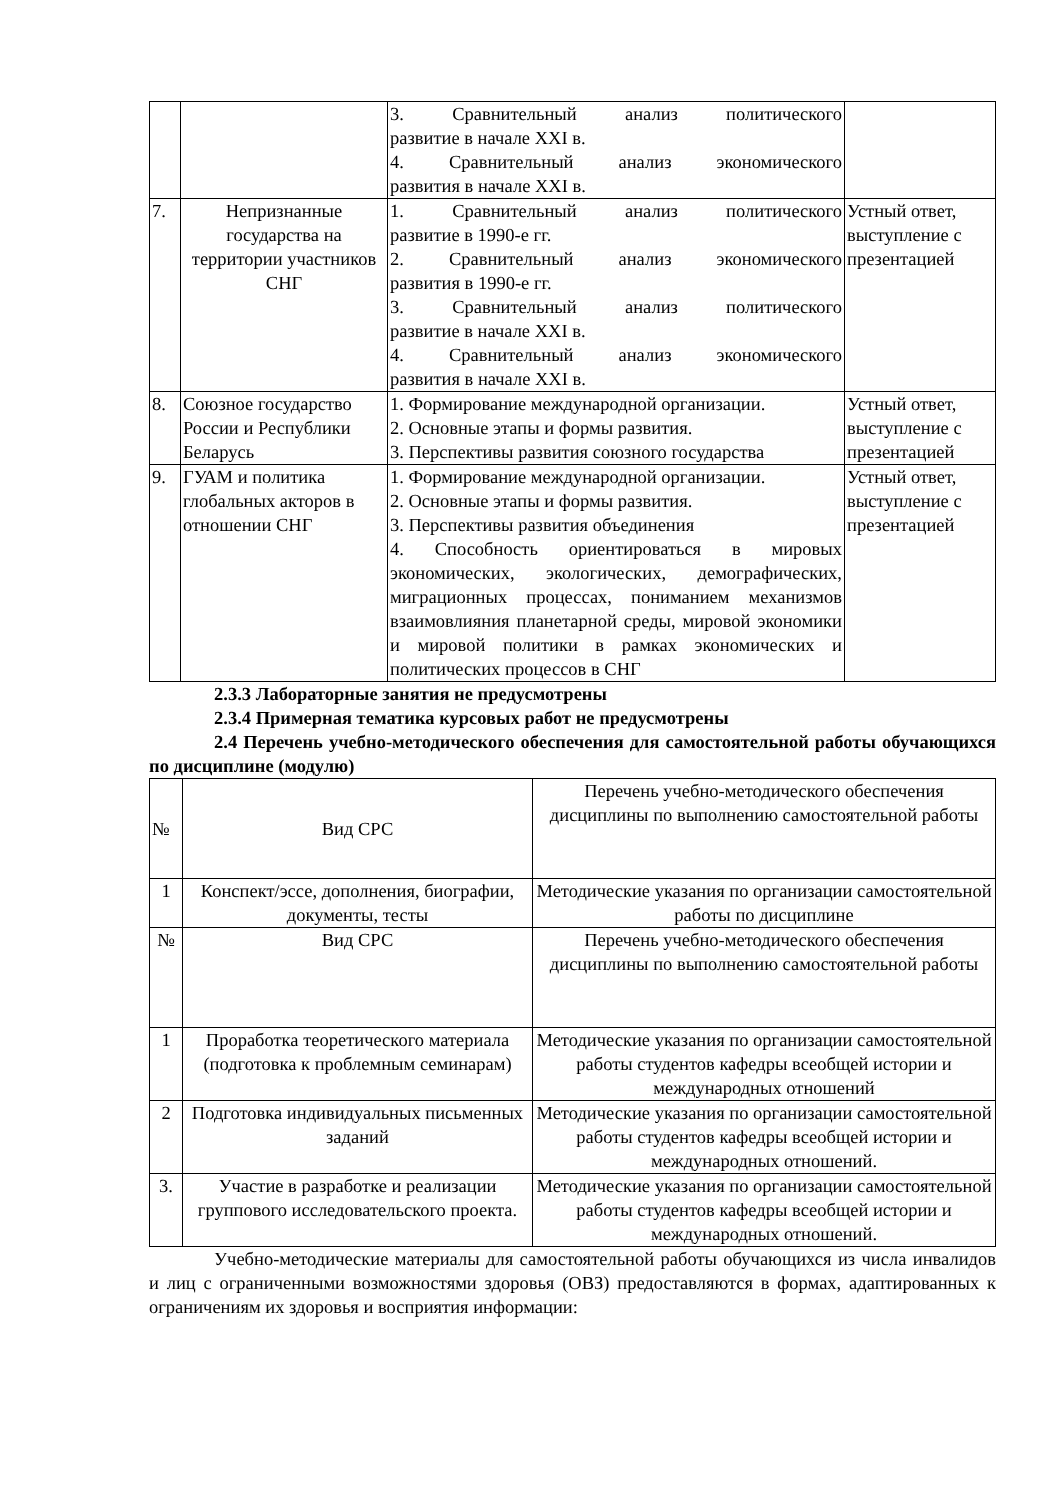| | | 3. Сравнительный анализ политического развитие в начале XXI в. 4. Сравнительный анализ экономического развития в начале XXI в. | |
| 7. | Непризнанные государства на территории участников СНГ | 1. Сравнительный анализ политического развитие в 1990-е гг. 2. Сравнительный анализ экономического развития в 1990-е гг. 3. Сравнительный анализ политического развитие в начале XXI в. 4. Сравнительный анализ экономического развития в начале XXI в. | Устный ответ, выступление с презентацией |
| 8. | Союзное государство России и Республики Беларусь | 1. Формирование международной организации. 2. Основные этапы и формы развития. 3. Перспективы развития союзного государства | Устный ответ, выступление с презентацией |
| 9. | ГУАМ и политика глобальных акторов в отношении СНГ | 1. Формирование международной организации. 2. Основные этапы и формы развития. 3. Перспективы развития объединения 4. Способность ориентироваться в мировых экономических, экологических, демографических, миграционных процессах, пониманием механизмов взаимовлияния планетарной среды, мировой экономики и мировой политики в рамках экономических и политических процессов в СНГ | Устный ответ, выступление с презентацией |
2.3.3 Лабораторные занятия не предусмотрены
2.3.4 Примерная тематика курсовых работ не предусмотрены
2.4 Перечень учебно-методического обеспечения для самостоятельной работы обучающихся по дисциплине (модулю)
| № | Вид СРС | Перечень учебно-методического обеспечения дисциплины по выполнению самостоятельной работы |
| 1 | Конспект/эссе, дополнения, биографии, документы, тесты | Методические указания по организации самостоятельной работы по дисциплине |
| № | Вид СРС | Перечень учебно-методического обеспечения дисциплины по выполнению самостоятельной работы |
| 1 | Проработка теоретического материала (подготовка к проблемным семинарам) | Методические указания по организации самостоятельной работы студентов кафедры всеобщей истории и международных отношений |
| 2 | Подготовка индивидуальных письменных заданий | Методические указания по организации самостоятельной работы студентов кафедры всеобщей истории и международных отношений. |
| 3. | Участие в разработке и реализации группового исследовательского проекта. | Методические указания по организации самостоятельной работы студентов кафедры всеобщей истории и международных отношений. |
Учебно-методические материалы для самостоятельной работы обучающихся из числа инвалидов и лиц с ограниченными возможностями здоровья (ОВЗ) предоставляются в формах, адаптированных к ограничениям их здоровья и восприятия информации: